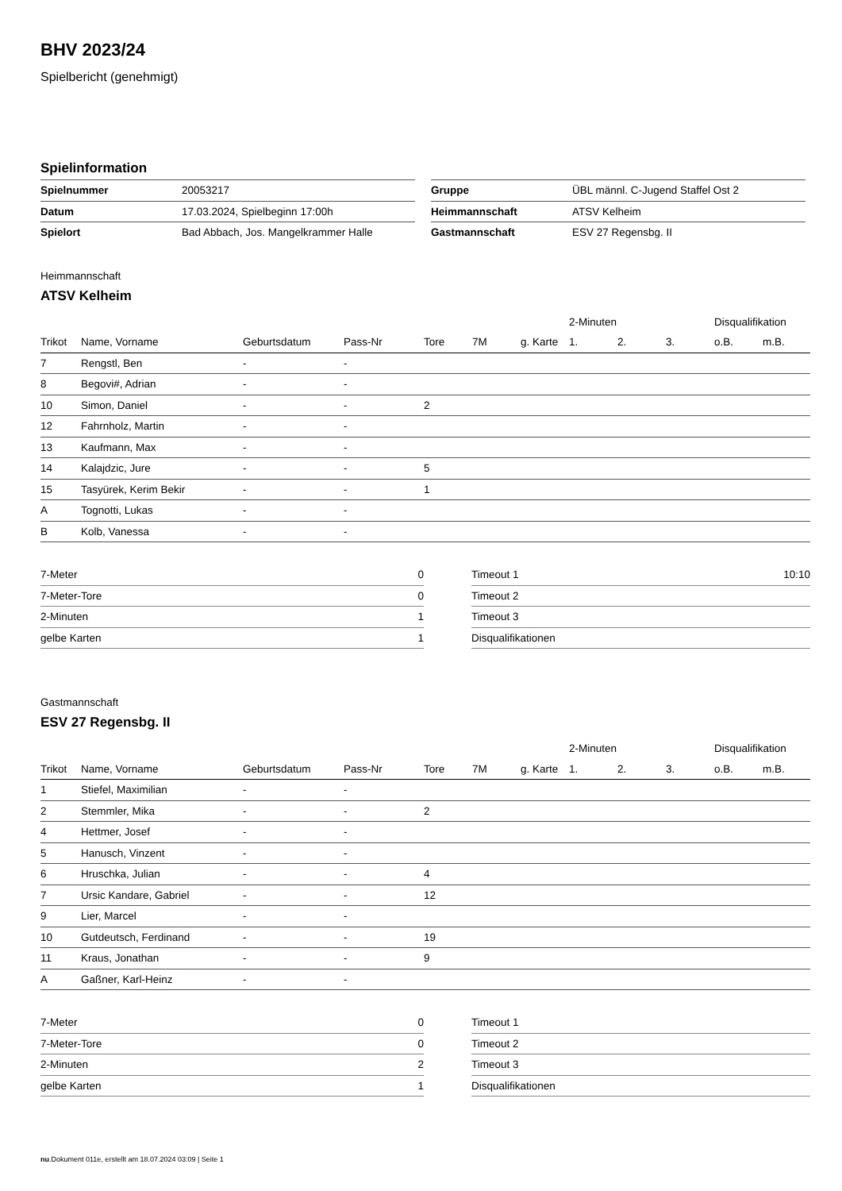BHV 2023/24
Spielbericht (genehmigt)
Spielinformation
| Spielnummer | 20053217 |
| Datum | 17.03.2024, Spielbeginn 17:00h |
| Spielort | Bad Abbach, Jos. Mangelkrammer Halle |
| Gruppe | ÜBL männl. C-Jugend Staffel Ost 2 |
| Heimmannschaft | ATSV Kelheim |
| Gastmannschaft | ESV 27 Regensbg. II |
Heimmannschaft
ATSV Kelheim
| | | | | | | | | 2-Minuten | | | Disqualifikation | |
| --- | --- | --- | --- | --- | --- | --- | --- | --- | --- | --- | --- | --- |
| Trikot | Name, Vorname | Geburtsdatum | Pass-Nr | Tore | 7M | g. Karte | | 1. | 2. | 3. | o.B. | m.B. |
| 7 | Rengstl, Ben | - | - | | | | | | | | | |
| 8 | Begovi#, Adrian | - | - | | | | | | | | | |
| 10 | Simon, Daniel | - | - | 2 | | | | | | | | |
| 12 | Fahrnholz, Martin | - | - | | | | | | | | | |
| 13 | Kaufmann, Max | - | - | | | | | | | | | |
| 14 | Kalajdzic, Jure | - | - | 5 | | | | | | | | |
| 15 | Tasyürek, Kerim Bekir | - | - | 1 | | | | | | | | |
| A | Tognotti, Lukas | - | - | | | | | | | | | |
| B | Kolb, Vanessa | - | - | | | | | | | | | |
| 7-Meter | 0 |
| 7-Meter-Tore | 0 |
| 2-Minuten | 1 |
| gelbe Karten | 1 |
| Timeout 1 | 10:10 |
| Timeout 2 | |
| Timeout 3 | |
| Disqualifikationen | |
Gastmannschaft
ESV 27 Regensbg. II
| | | | | | | | | 2-Minuten | | | Disqualifikation | |
| --- | --- | --- | --- | --- | --- | --- | --- | --- | --- | --- | --- | --- |
| Trikot | Name, Vorname | Geburtsdatum | Pass-Nr | Tore | 7M | g. Karte | | 1. | 2. | 3. | o.B. | m.B. |
| 1 | Stiefel, Maximilian | - | - | | | | | | | | | |
| 2 | Stemmler, Mika | - | - | 2 | | | | | | | | |
| 4 | Hettmer, Josef | - | - | | | | | | | | | |
| 5 | Hanusch, Vinzent | - | - | | | | | | | | | |
| 6 | Hruschka, Julian | - | - | 4 | | | | | | | | |
| 7 | Ursic Kandare, Gabriel | - | - | 12 | | | | | | | | |
| 9 | Lier, Marcel | - | - | | | | | | | | | |
| 10 | Gutdeutsch, Ferdinand | - | - | 19 | | | | | | | | |
| 11 | Kraus, Jonathan | - | - | 9 | | | | | | | | |
| A | Gaßner, Karl-Heinz | - | - | | | | | | | | | |
| 7-Meter | 0 |
| 7-Meter-Tore | 0 |
| 2-Minuten | 2 |
| gelbe Karten | 1 |
| Timeout 1 | |
| Timeout 2 | |
| Timeout 3 | |
| Disqualifikationen | |
nu.Dokument 011e, erstellt am 18.07.2024 03:09 | Seite 1